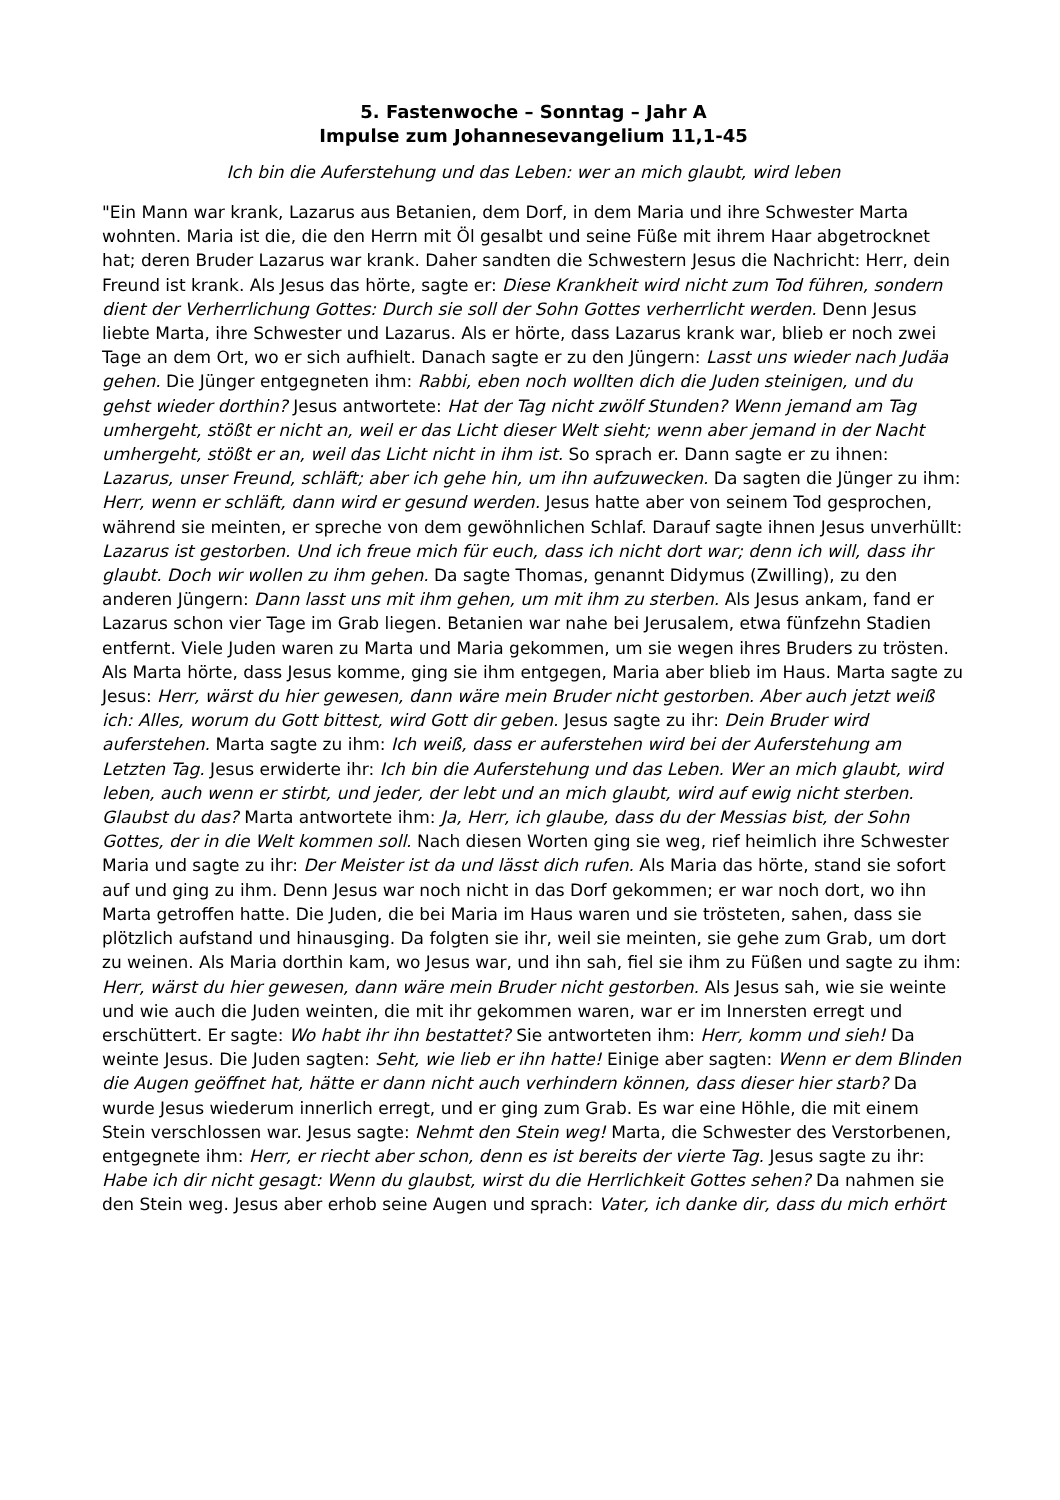5. Fastenwoche – Sonntag – Jahr A
Impulse zum Johannesevangelium 11,1-45
Ich bin die Auferstehung und das Leben: wer an mich glaubt, wird leben
"Ein Mann war krank, Lazarus aus Betanien, dem Dorf, in dem Maria und ihre Schwester Marta wohnten. Maria ist die, die den Herrn mit Öl gesalbt und seine Füße mit ihrem Haar abgetrocknet hat; deren Bruder Lazarus war krank. Daher sandten die Schwestern Jesus die Nachricht: Herr, dein Freund ist krank. Als Jesus das hörte, sagte er: Diese Krankheit wird nicht zum Tod führen, sondern dient der Verherrlichung Gottes: Durch sie soll der Sohn Gottes verherrlicht werden. Denn Jesus liebte Marta, ihre Schwester und Lazarus. Als er hörte, dass Lazarus krank war, blieb er noch zwei Tage an dem Ort, wo er sich aufhielt. Danach sagte er zu den Jüngern: Lasst uns wieder nach Judäa gehen. Die Jünger entgegneten ihm: Rabbi, eben noch wollten dich die Juden steinigen, und du gehst wieder dorthin? Jesus antwortete: Hat der Tag nicht zwölf Stunden? Wenn jemand am Tag umhergeht, stößt er nicht an, weil er das Licht dieser Welt sieht; wenn aber jemand in der Nacht umhergeht, stößt er an, weil das Licht nicht in ihm ist. So sprach er. Dann sagte er zu ihnen: Lazarus, unser Freund, schläft; aber ich gehe hin, um ihn aufzuwecken. Da sagten die Jünger zu ihm: Herr, wenn er schläft, dann wird er gesund werden. Jesus hatte aber von seinem Tod gesprochen, während sie meinten, er spreche von dem gewöhnlichen Schlaf. Darauf sagte ihnen Jesus unverhüllt: Lazarus ist gestorben. Und ich freue mich für euch, dass ich nicht dort war; denn ich will, dass ihr glaubt. Doch wir wollen zu ihm gehen. Da sagte Thomas, genannt Didymus (Zwilling), zu den anderen Jüngern: Dann lasst uns mit ihm gehen, um mit ihm zu sterben. Als Jesus ankam, fand er Lazarus schon vier Tage im Grab liegen. Betanien war nahe bei Jerusalem, etwa fünfzehn Stadien entfernt. Viele Juden waren zu Marta und Maria gekommen, um sie wegen ihres Bruders zu trösten. Als Marta hörte, dass Jesus komme, ging sie ihm entgegen, Maria aber blieb im Haus. Marta sagte zu Jesus: Herr, wärst du hier gewesen, dann wäre mein Bruder nicht gestorben. Aber auch jetzt weiß ich: Alles, worum du Gott bittest, wird Gott dir geben. Jesus sagte zu ihr: Dein Bruder wird auferstehen. Marta sagte zu ihm: Ich weiß, dass er auferstehen wird bei der Auferstehung am Letzten Tag. Jesus erwiderte ihr: Ich bin die Auferstehung und das Leben. Wer an mich glaubt, wird leben, auch wenn er stirbt, und jeder, der lebt und an mich glaubt, wird auf ewig nicht sterben. Glaubst du das? Marta antwortete ihm: Ja, Herr, ich glaube, dass du der Messias bist, der Sohn Gottes, der in die Welt kommen soll. Nach diesen Worten ging sie weg, rief heimlich ihre Schwester Maria und sagte zu ihr: Der Meister ist da und lässt dich rufen. Als Maria das hörte, stand sie sofort auf und ging zu ihm. Denn Jesus war noch nicht in das Dorf gekommen; er war noch dort, wo ihn Marta getroffen hatte. Die Juden, die bei Maria im Haus waren und sie trösteten, sahen, dass sie plötzlich aufstand und hinausging. Da folgten sie ihr, weil sie meinten, sie gehe zum Grab, um dort zu weinen. Als Maria dorthin kam, wo Jesus war, und ihn sah, fiel sie ihm zu Füßen und sagte zu ihm: Herr, wärst du hier gewesen, dann wäre mein Bruder nicht gestorben. Als Jesus sah, wie sie weinte und wie auch die Juden weinten, die mit ihr gekommen waren, war er im Innersten erregt und erschüttert. Er sagte: Wo habt ihr ihn bestattet? Sie antworteten ihm: Herr, komm und sieh! Da weinte Jesus. Die Juden sagten: Seht, wie lieb er ihn hatte! Einige aber sagten: Wenn er dem Blinden die Augen geöffnet hat, hätte er dann nicht auch verhindern können, dass dieser hier starb? Da wurde Jesus wiederum innerlich erregt, und er ging zum Grab. Es war eine Höhle, die mit einem Stein verschlossen war. Jesus sagte: Nehmt den Stein weg! Marta, die Schwester des Verstorbenen, entgegnete ihm: Herr, er riecht aber schon, denn es ist bereits der vierte Tag. Jesus sagte zu ihr: Habe ich dir nicht gesagt: Wenn du glaubst, wirst du die Herrlichkeit Gottes sehen? Da nahmen sie den Stein weg. Jesus aber erhob seine Augen und sprach: Vater, ich danke dir, dass du mich erhört